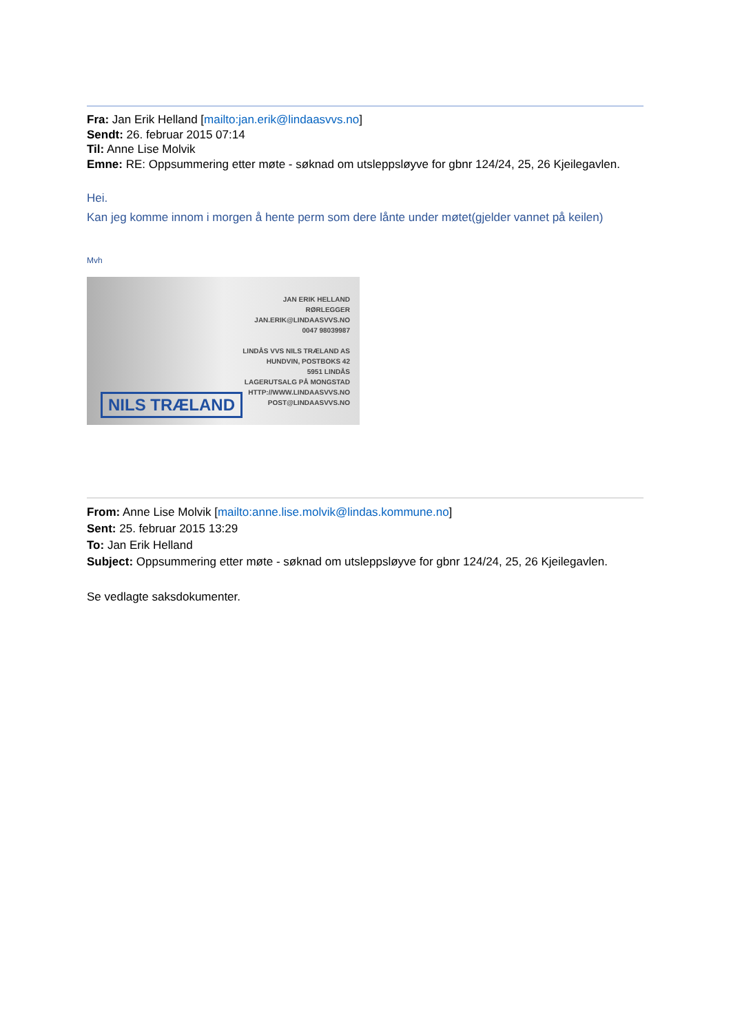Fra: Jan Erik Helland [mailto:jan.erik@lindaasvvs.no]
Sendt: 26. februar 2015 07:14
Til: Anne Lise Molvik
Emne: RE: Oppsummering etter møte - søknad om utsleppsløyve for gbnr 124/24, 25, 26 Kjeilegavlen.
Hei.
Kan jeg komme innom i morgen å hente perm som dere lånte under møtet(gjelder vannet på keilen)
Mvh
JAN ERIK HELLAND
RØRLEGGER
JAN.ERIK@LINDAASVVS.NO
0047 98039987
LINDÅS VVS NILS TRÆLAND AS
HUNDVIN, POSTBOKS 42
5951 LINDÅS
LAGERUTSALG PÅ MONGSTAD
HTTP://WWW.LINDAASVVS.NO
POST@LINDAASVVS.NO
NILS TRÆLAND
From: Anne Lise Molvik [mailto:anne.lise.molvik@lindas.kommune.no]
Sent: 25. februar 2015 13:29
To: Jan Erik Helland
Subject: Oppsummering etter møte - søknad om utsleppsløyve for gbnr 124/24, 25, 26 Kjeilegavlen.
Se vedlagte saksdokumenter.